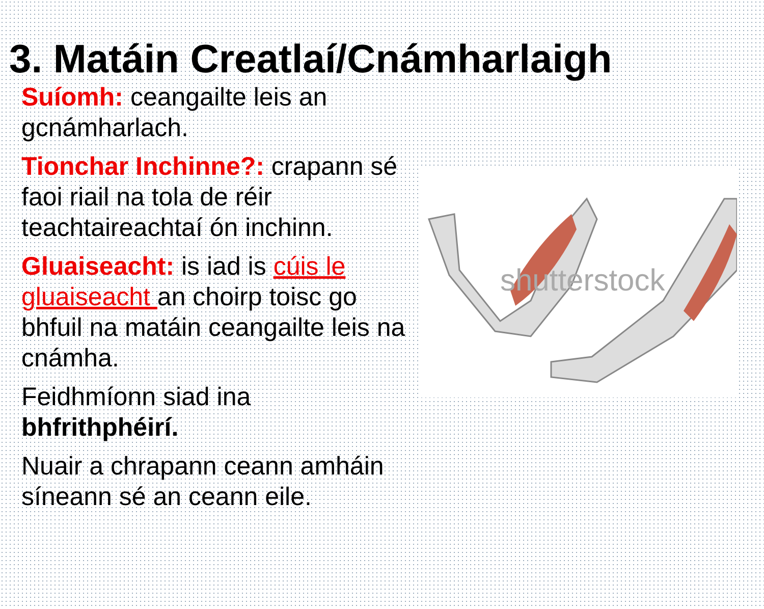3. Matáin Creatlaí/Cnámharlaigh
Suíomh: ceangailte leis an gcnámharlach.
Tionchar Inchinne?: crapann sé faoi riail na tola de réir teachtaireachtaí ón inchinn.
Gluaiseacht: is iad is cúis le gluaiseacht an choirp toisc go bhfuil na matáin ceangailte leis na cnámha.
Feidhmíonn siad ina bhfrithphéirí.
Nuair a chrapann ceann amháin síneann sé an ceann eile.
shutterstock